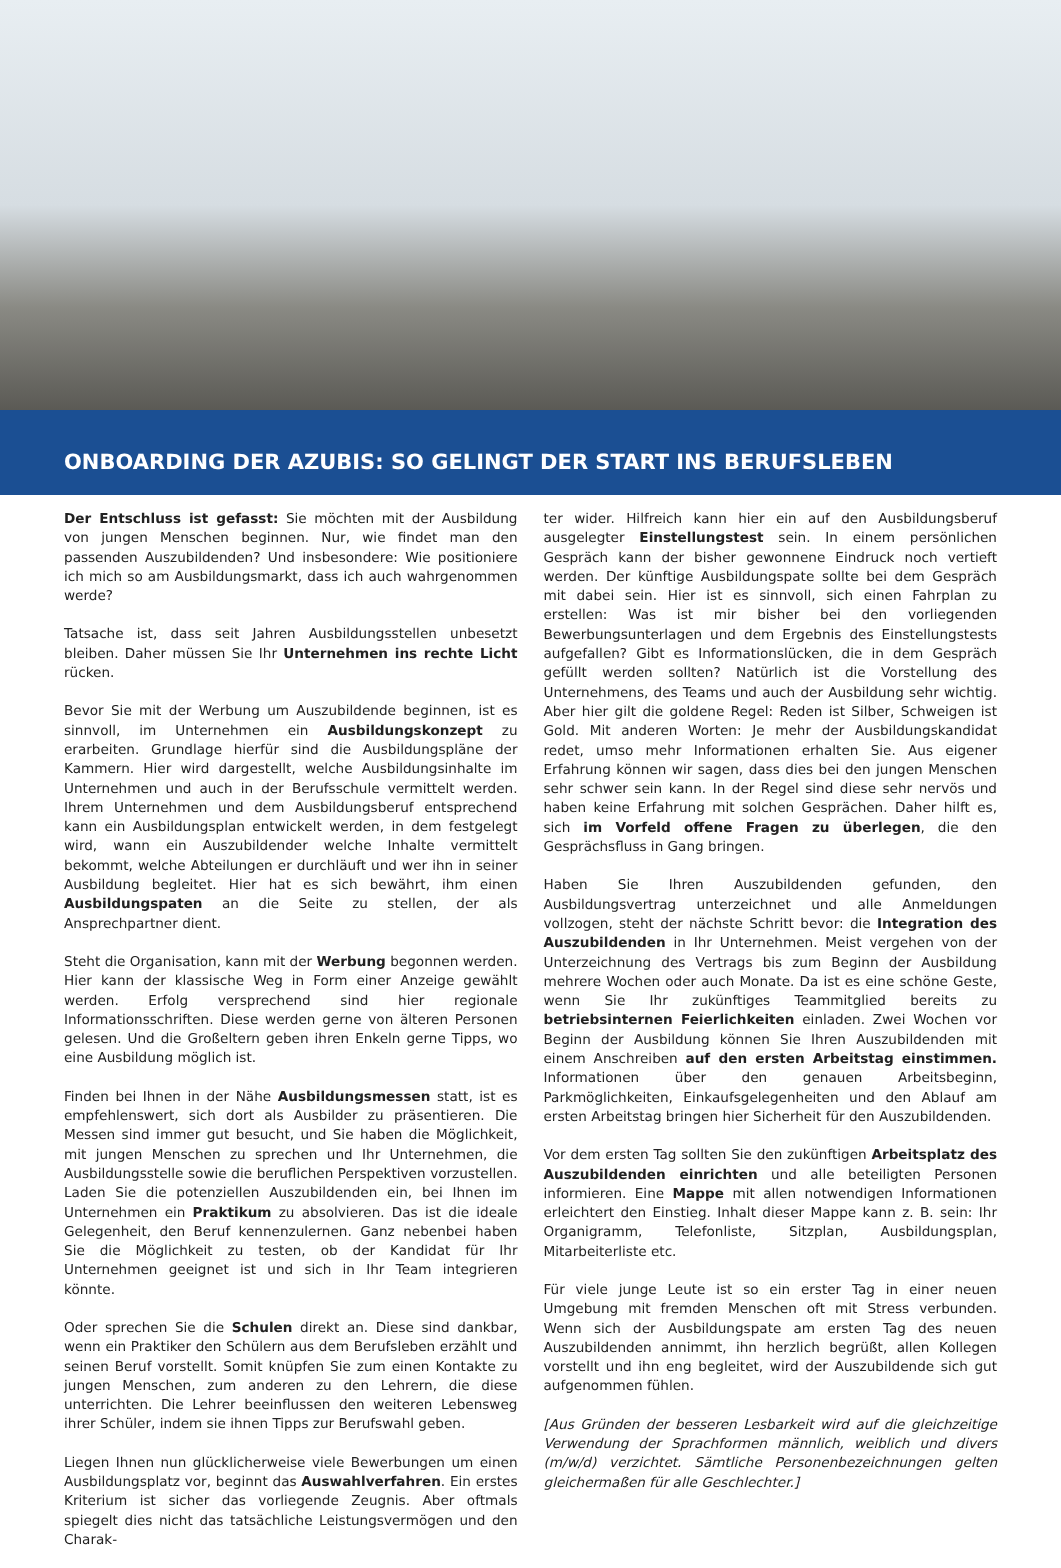ONBOARDING DER AZUBIS: SO GELINGT DER START INS BERUFSLEBEN
Der Entschluss ist gefasst: Sie möchten mit der Ausbildung von jungen Menschen beginnen. Nur, wie findet man den passenden Auszubildenden? Und insbesondere: Wie positioniere ich mich so am Ausbildungsmarkt, dass ich auch wahrgenommen werde?
Tatsache ist, dass seit Jahren Ausbildungsstellen unbesetzt bleiben. Daher müssen Sie Ihr Unternehmen ins rechte Licht rücken.
Bevor Sie mit der Werbung um Auszubildende beginnen, ist es sinnvoll, im Unternehmen ein Ausbildungskonzept zu erarbeiten. Grundlage hierfür sind die Ausbildungspläne der Kammern. Hier wird dargestellt, welche Ausbildungsinhalte im Unternehmen und auch in der Berufsschule vermittelt werden. Ihrem Unternehmen und dem Ausbildungsberuf entsprechend kann ein Ausbildungsplan entwickelt werden, in dem festgelegt wird, wann ein Auszubildender welche Inhalte vermittelt bekommt, welche Abteilungen er durchläuft und wer ihn in seiner Ausbildung begleitet. Hier hat es sich bewährt, ihm einen Ausbildungspaten an die Seite zu stellen, der als Ansprechpartner dient.
Steht die Organisation, kann mit der Werbung begonnen werden. Hier kann der klassische Weg in Form einer Anzeige gewählt werden. Erfolg versprechend sind hier regionale Informationsschriften. Diese werden gerne von älteren Personen gelesen. Und die Großeltern geben ihren Enkeln gerne Tipps, wo eine Ausbildung möglich ist.
Finden bei Ihnen in der Nähe Ausbildungsmessen statt, ist es empfehlenswert, sich dort als Ausbilder zu präsentieren. Die Messen sind immer gut besucht, und Sie haben die Möglichkeit, mit jungen Menschen zu sprechen und Ihr Unternehmen, die Ausbildungsstelle sowie die beruflichen Perspektiven vorzustellen. Laden Sie die potenziellen Auszubildenden ein, bei Ihnen im Unternehmen ein Praktikum zu absolvieren. Das ist die ideale Gelegenheit, den Beruf kennenzulernen. Ganz nebenbei haben Sie die Möglichkeit zu testen, ob der Kandidat für Ihr Unternehmen geeignet ist und sich in Ihr Team integrieren könnte.
Oder sprechen Sie die Schulen direkt an. Diese sind dankbar, wenn ein Praktiker den Schülern aus dem Berufsleben erzählt und seinen Beruf vorstellt. Somit knüpfen Sie zum einen Kontakte zu jungen Menschen, zum anderen zu den Lehrern, die diese unterrichten. Die Lehrer beeinflussen den weiteren Lebensweg ihrer Schüler, indem sie ihnen Tipps zur Berufswahl geben.
Liegen Ihnen nun glücklicherweise viele Bewerbungen um einen Ausbildungsplatz vor, beginnt das Auswahlverfahren. Ein erstes Kriterium ist sicher das vorliegende Zeugnis. Aber oftmals spiegelt dies nicht das tatsächliche Leistungsvermögen und den Charak-
ter wider. Hilfreich kann hier ein auf den Ausbildungsberuf ausgelegter Einstellungstest sein. In einem persönlichen Gespräch kann der bisher gewonnene Eindruck noch vertieft werden. Der künftige Ausbildungspate sollte bei dem Gespräch mit dabei sein. Hier ist es sinnvoll, sich einen Fahrplan zu erstellen: Was ist mir bisher bei den vorliegenden Bewerbungsunterlagen und dem Ergebnis des Einstellungstests aufgefallen? Gibt es Informationslücken, die in dem Gespräch gefüllt werden sollten? Natürlich ist die Vorstellung des Unternehmens, des Teams und auch der Ausbildung sehr wichtig. Aber hier gilt die goldene Regel: Reden ist Silber, Schweigen ist Gold. Mit anderen Worten: Je mehr der Ausbildungskandidat redet, umso mehr Informationen erhalten Sie. Aus eigener Erfahrung können wir sagen, dass dies bei den jungen Menschen sehr schwer sein kann. In der Regel sind diese sehr nervös und haben keine Erfahrung mit solchen Gesprächen. Daher hilft es, sich im Vorfeld offene Fragen zu überlegen, die den Gesprächsfluss in Gang bringen.
Haben Sie Ihren Auszubildenden gefunden, den Ausbildungsvertrag unterzeichnet und alle Anmeldungen vollzogen, steht der nächste Schritt bevor: die Integration des Auszubildenden in Ihr Unternehmen. Meist vergehen von der Unterzeichnung des Vertrags bis zum Beginn der Ausbildung mehrere Wochen oder auch Monate. Da ist es eine schöne Geste, wenn Sie Ihr zukünftiges Teammitglied bereits zu betriebsinternen Feierlichkeiten einladen. Zwei Wochen vor Beginn der Ausbildung können Sie Ihren Auszubildenden mit einem Anschreiben auf den ersten Arbeitstag einstimmen. Informationen über den genauen Arbeitsbeginn, Parkmöglichkeiten, Einkaufsgelegenheiten und den Ablauf am ersten Arbeitstag bringen hier Sicherheit für den Auszubildenden.
Vor dem ersten Tag sollten Sie den zukünftigen Arbeitsplatz des Auszubildenden einrichten und alle beteiligten Personen informieren. Eine Mappe mit allen notwendigen Informationen erleichtert den Einstieg. Inhalt dieser Mappe kann z. B. sein: Ihr Organigramm, Telefonliste, Sitzplan, Ausbildungsplan, Mitarbeiterliste etc.
Für viele junge Leute ist so ein erster Tag in einer neuen Umgebung mit fremden Menschen oft mit Stress verbunden. Wenn sich der Ausbildungspate am ersten Tag des neuen Auszubildenden annimmt, ihn herzlich begrüßt, allen Kollegen vorstellt und ihn eng begleitet, wird der Auszubildende sich gut aufgenommen fühlen.
[Aus Gründen der besseren Lesbarkeit wird auf die gleichzeitige Verwendung der Sprachformen männlich, weiblich und divers (m/w/d) verzichtet. Sämtliche Personenbezeichnungen gelten gleichermaßen für alle Geschlechter.]